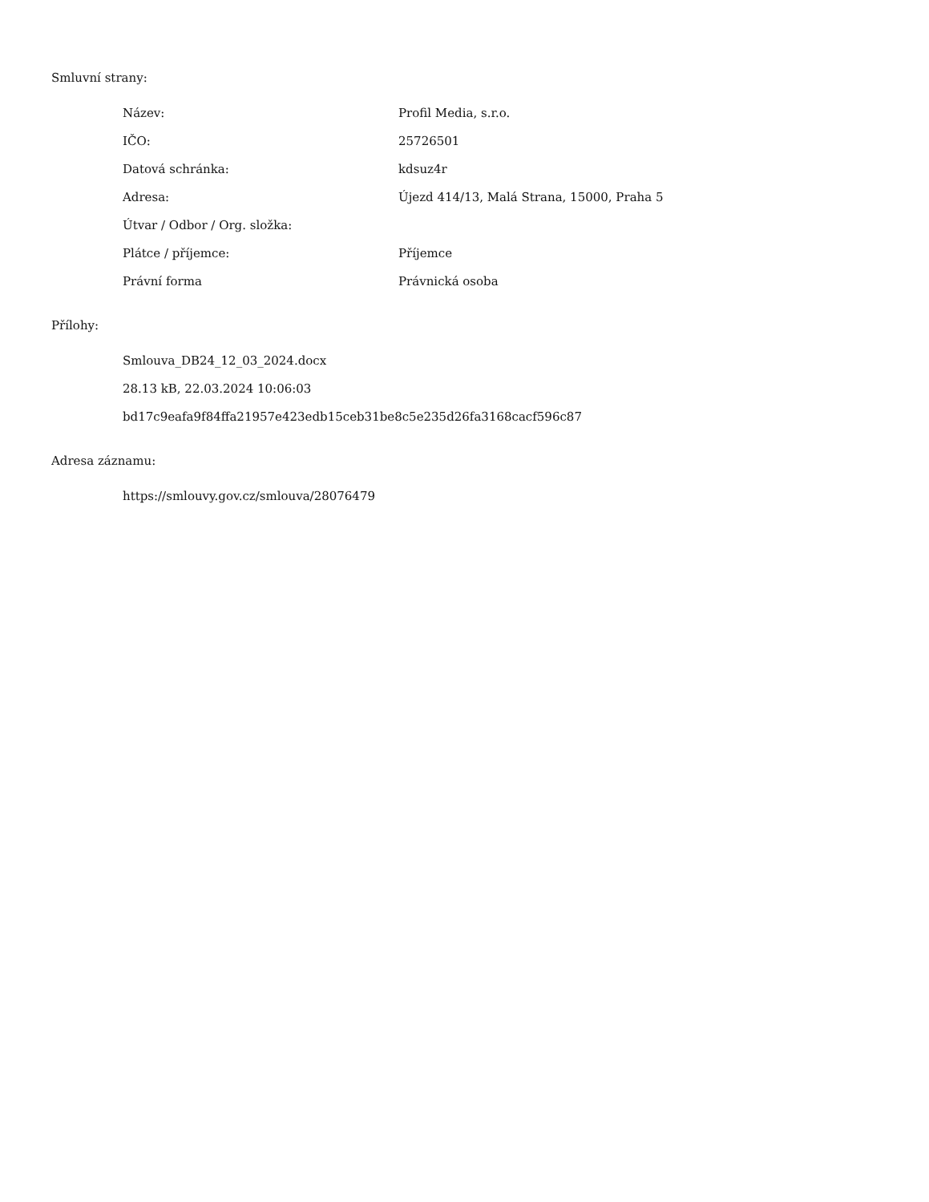Smluvní strany:
| Název: | Profil Media, s.r.o. |
| IČO: | 25726501 |
| Datová schránka: | kdsuz4r |
| Adresa: | Újezd 414/13, Malá Strana, 15000, Praha 5 |
| Útvar / Odbor / Org. složka: | |
| Plátce / příjemce: | Příjemce |
| Právní forma | Právnická osoba |
Přílohy:
Smlouva_DB24_12_03_2024.docx
28.13 kB, 22.03.2024 10:06:03
bd17c9eafa9f84ffa21957e423edb15ceb31be8c5e235d26fa3168cacf596c87
Adresa záznamu:
https://smlouvy.gov.cz/smlouva/28076479